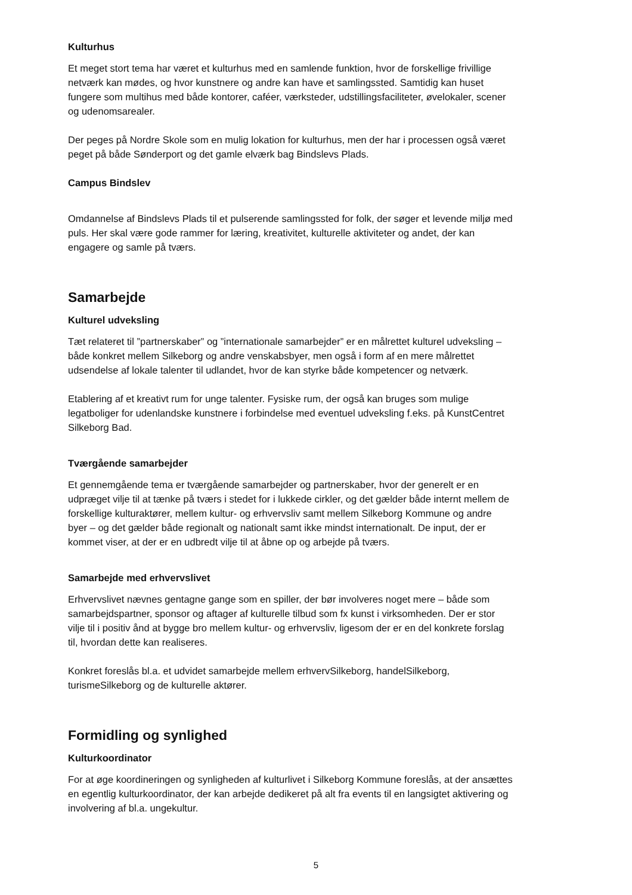Kulturhus
Et meget stort tema har været et kulturhus med en samlende funktion, hvor de forskellige frivillige netværk kan mødes, og hvor kunstnere og andre kan have et samlingssted. Samtidig kan huset fungere som multihus med både kontorer, caféer, værksteder, udstillingsfaciliteter, øvelokaler, scener og udenomsarealer.
Der peges på Nordre Skole som en mulig lokation for kulturhus, men der har i processen også været peget på både Sønderport og det gamle elværk bag Bindslevs Plads.
Campus Bindslev
Omdannelse af Bindslevs Plads til et pulserende samlingssted for folk, der søger et levende miljø med puls. Her skal være gode rammer for læring, kreativitet, kulturelle aktiviteter og andet, der kan engagere og samle på tværs.
Samarbejde
Kulturel udveksling
Tæt relateret til ”partnerskaber” og ”internationale samarbejder” er en målrettet kulturel udveksling – både konkret mellem Silkeborg og andre venskabsbyer, men også i form af en mere målrettet udsendelse af lokale talenter til udlandet, hvor de kan styrke både kompetencer og netværk.
Etablering af et kreativt rum for unge talenter. Fysiske rum, der også kan bruges som mulige legatboliger for udenlandske kunstnere i forbindelse med eventuel udveksling f.eks. på KunstCentret Silkeborg Bad.
Tværgående samarbejder
Et gennemgående tema er tværgående samarbejder og partnerskaber, hvor der generelt er en udpræget vilje til at tænke på tværs i stedet for i lukkede cirkler, og det gælder både internt mellem de forskellige kulturaktører, mellem kultur- og erhvervsliv samt mellem Silkeborg Kommune og andre byer – og det gælder både regionalt og nationalt samt ikke mindst internationalt. De input, der er kommet viser, at der er en udbredt vilje til at åbne op og arbejde på tværs.
Samarbejde med erhvervslivet
Erhvervslivet nævnes gentagne gange som en spiller, der bør involveres noget mere – både som samarbejdspartner, sponsor og aftager af kulturelle tilbud som fx kunst i virksomheden. Der er stor vilje til i positiv ånd at bygge bro mellem kultur- og erhvervsliv, ligesom der er en del konkrete forslag til, hvordan dette kan realiseres.
Konkret foreslås bl.a. et udvidet samarbejde mellem erhvervSilkeborg, handelSilkeborg, turismeSilkeborg og de kulturelle aktører.
Formidling og synlighed
Kulturkoordinator
For at øge koordineringen og synligheden af kulturlivet i Silkeborg Kommune foreslås, at der ansættes en egentlig kulturkoordinator, der kan arbejde dedikeret på alt fra events til en langsigtet aktivering og involvering af bl.a. ungekultur.
5